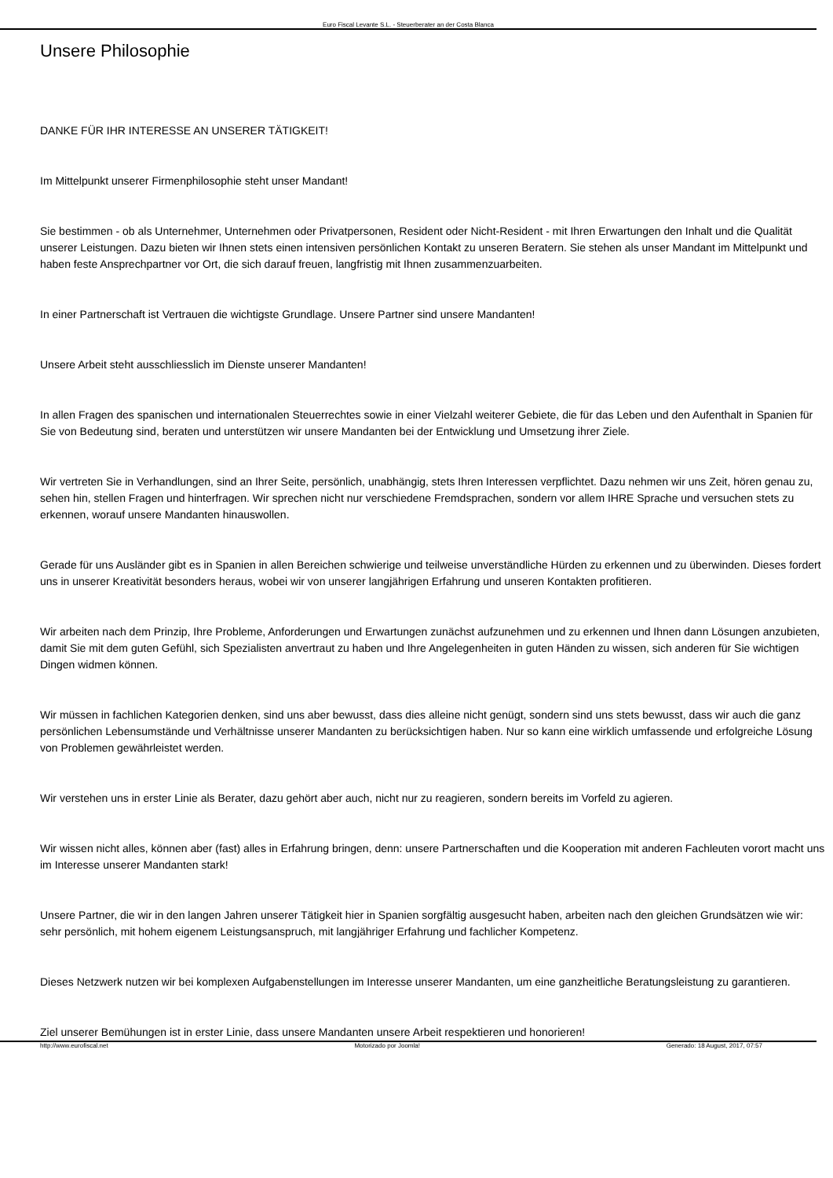Euro Fiscal Levante S.L. - Steuerberater an der Costa Blanca
Unsere Philosophie
DANKE FÜR IHR INTERESSE AN UNSERER TÄTIGKEIT!
Im Mittelpunkt unserer Firmenphilosophie steht unser Mandant!
Sie bestimmen - ob als Unternehmer, Unternehmen oder Privatpersonen, Resident oder Nicht-Resident - mit Ihren Erwartungen den Inhalt und die Qualität unserer Leistungen. Dazu bieten wir Ihnen stets einen intensiven persönlichen Kontakt zu unseren Beratern. Sie stehen als unser Mandant im Mittelpunkt und haben feste Ansprechpartner vor Ort, die sich darauf freuen, langfristig mit Ihnen zusammenzuarbeiten.
In einer Partnerschaft ist Vertrauen die wichtigste Grundlage. Unsere Partner sind unsere Mandanten!
Unsere Arbeit steht ausschliesslich im Dienste unserer Mandanten!
In allen Fragen des spanischen und internationalen Steuerrechtes sowie in einer Vielzahl weiterer Gebiete, die für das Leben und den Aufenthalt in Spanien für Sie von Bedeutung sind, beraten und unterstützen wir unsere Mandanten bei der Entwicklung und Umsetzung ihrer Ziele.
Wir vertreten Sie in Verhandlungen, sind an Ihrer Seite, persönlich, unabhängig, stets Ihren Interessen verpflichtet. Dazu nehmen wir uns Zeit, hören genau zu, sehen hin, stellen Fragen und hinterfragen. Wir sprechen nicht nur verschiedene Fremdsprachen, sondern vor allem IHRE Sprache und versuchen stets zu erkennen, worauf unsere Mandanten hinauswollen.
Gerade für uns Ausländer gibt es in Spanien in allen Bereichen schwierige und teilweise unverständliche Hürden zu erkennen und zu überwinden. Dieses fordert uns in unserer Kreativität besonders heraus, wobei wir von unserer langjährigen Erfahrung und unseren Kontakten profitieren.
Wir arbeiten nach dem Prinzip, Ihre Probleme, Anforderungen und Erwartungen zunächst aufzunehmen und zu erkennen und Ihnen dann Lösungen anzubieten, damit Sie mit dem guten Gefühl, sich Spezialisten anvertraut zu haben und Ihre Angelegenheiten in guten Händen zu wissen, sich anderen für Sie wichtigen Dingen widmen können.
Wir müssen in fachlichen Kategorien denken, sind uns aber bewusst, dass dies alleine nicht genügt, sondern sind uns stets bewusst, dass wir auch die ganz persönlichen Lebensumstände und Verhältnisse unserer Mandanten zu berücksichtigen haben. Nur so kann eine wirklich umfassende und erfolgreiche Lösung von Problemen gewährleistet werden.
Wir verstehen uns in erster Linie als Berater, dazu gehört aber auch, nicht nur zu reagieren, sondern bereits im Vorfeld zu agieren.
Wir wissen nicht alles, können aber (fast) alles in Erfahrung bringen, denn: unsere Partnerschaften und die Kooperation mit anderen Fachleuten vorort macht uns im Interesse unserer Mandanten stark!
Unsere Partner, die wir in den langen Jahren unserer Tätigkeit hier in Spanien sorgfältig ausgesucht haben, arbeiten nach den gleichen Grundsätzen wie wir: sehr persönlich, mit hohem eigenem Leistungsanspruch, mit langjähriger Erfahrung und fachlicher Kompetenz.
Dieses Netzwerk nutzen wir bei komplexen Aufgabenstellungen im Interesse unserer Mandanten, um eine ganzheitliche Beratungsleistung zu garantieren.
Ziel unserer Bemühungen ist in erster Linie, dass unsere Mandanten unsere Arbeit respektieren und honorieren!
http://www.eurofiscal.net Motorizado por Joomla! Generado: 18 August, 2017, 07:57